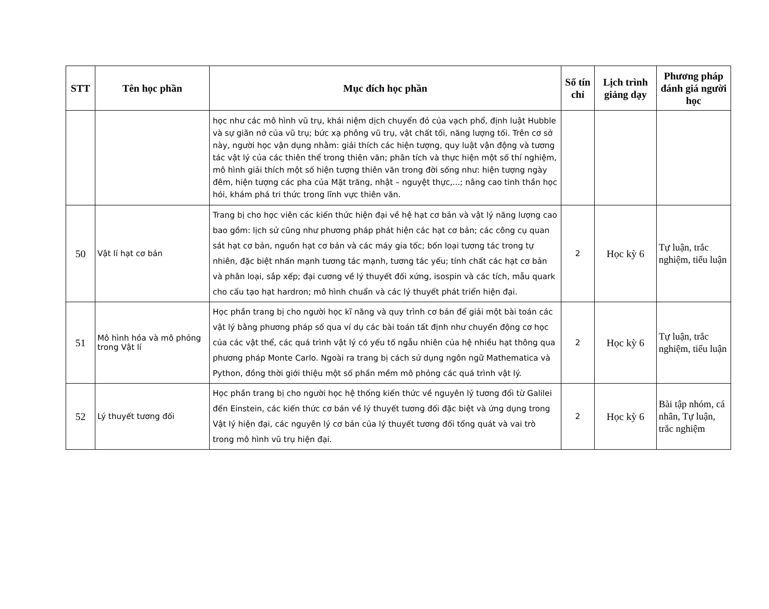| STT | Tên học phần | Mục đích học phần | Số tín chỉ | Lịch trình giảng dạy | Phương pháp đánh giá người học |
| --- | --- | --- | --- | --- | --- |
| | | học như các mô hình vũ trụ, khái niệm dịch chuyển đỏ của vạch phổ, định luật Hubble và sự giãn nở của vũ trụ; bức xạ phông vũ trụ, vật chất tối, năng lượng tối. Trên cơ sở này, người học vận dụng nhằm: giải thích các hiện tượng, quy luật vận động và tương tác vật lý của các thiên thể trong thiên văn; phân tích và thực hiện một số thí nghiệm, mô hình giải thích một số hiện tượng thiên văn trong đời sống như: hiện tượng ngày đêm, hiện tượng các pha của Mặt trăng, nhật – nguyệt thực,...; nâng cao tinh thần học hỏi, khám phá tri thức trong lĩnh vực thiên văn. | | | |
| 50 | Vật lí hạt cơ bản | Trang bị cho học viên các kiến thức hiện đại về hệ hạt cơ bản và vật lý năng lượng cao bao gồm: lịch sử cũng như phương pháp phát hiện các hạt cơ bản; các công cụ quan sát hạt cơ bản, nguồn hạt cơ bản và các máy gia tốc; bốn loại tương tác trong tự nhiên, đặc biệt nhấn mạnh tương tác mạnh, tương tác yếu; tính chất các hạt cơ bản và phân loại, sắp xếp; đại cương về lý thuyết đối xứng, isospin và các tích, mẫu quark cho cấu tạo hạt hardron; mô hình chuẩn và các lý thuyết phát triển hiện đại. | 2 | Học kỳ 6 | Tự luận, trắc nghiệm, tiểu luận |
| 51 | Mô hình hóa và mô phỏng trong Vật lí | Học phần trang bị cho người học kĩ năng và quy trình cơ bản để giải một bài toán các vật lý bằng phương pháp số qua ví dụ các bài toán tất định như chuyển động cơ học của các vật thể, các quá trình vật lý có yếu tố ngẫu nhiên của hệ nhiều hạt thông qua phương pháp Monte Carlo. Ngoài ra trang bị cách sử dụng ngôn ngữ Mathematica và Python, đồng thời giới thiệu một số phần mềm mô phỏng các quá trình vật lý. | 2 | Học kỳ 6 | Tự luận, trắc nghiệm, tiểu luận |
| 52 | Lý thuyết tương đối | Học phần trang bị cho người học hệ thống kiến thức về nguyên lý tương đối từ Galilei đến Einstein, các kiến thức cơ bản về lý thuyết tương đối đặc biệt và ứng dụng trong Vật lý hiện đại, các nguyên lý cơ bản của lý thuyết tương đối tổng quát và vai trò trong mô hình vũ trụ hiện đại. | 2 | Học kỳ 6 | Bài tập nhóm, cá nhân, Tự luận, trắc nghiệm |